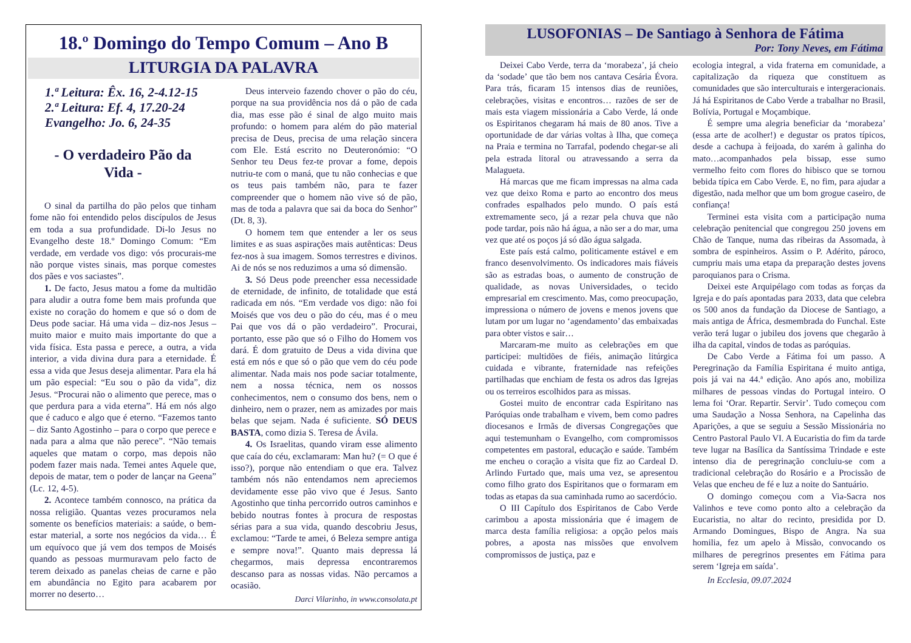18.º Domingo do Tempo Comum – Ano B
LITURGIA DA PALAVRA
1.ª Leitura: Êx. 16, 2-4.12-15
2.ª Leitura: Ef. 4, 17.20-24
Evangelho: Jo. 6, 24-35
- O verdadeiro Pão da
Vida -
O sinal da partilha do pão pelos que tinham fome não foi entendido pelos discípulos de Jesus em toda a sua profundidade. Di-lo Jesus no Evangelho deste 18.º Domingo Comum: “Em verdade, em verdade vos digo: vós procurais-me não porque vistes sinais, mas porque comestes dos pães e vos saciastes”.
1. De facto, Jesus matou a fome da multidão para aludir a outra fome bem mais profunda que existe no coração do homem e que só o dom de Deus pode saciar. Há uma vida – diz-nos Jesus – muito maior e muito mais importante do que a vida física. Esta passa e perece, a outra, a vida interior, a vida divina dura para a eternidade. É essa a vida que Jesus deseja alimentar. Para ela há um pão especial: “Eu sou o pão da vida”, diz Jesus. “Procurai não o alimento que perece, mas o que perdura para a vida eterna”. Há em nós algo que é caduco e algo que é eterno. “Fazemos tanto – diz Santo Agostinho – para o corpo que perece e nada para a alma que não perece”. “Não temais aqueles que matam o corpo, mas depois não podem fazer mais nada. Temei antes Aquele que, depois de matar, tem o poder de lançar na Geena” (Lc. 12, 4-5).
2. Acontece também connosco, na prática da nossa religião. Quantas vezes procuramos nela somente os benefícios materiais: a saúde, o bem-estar material, a sorte nos negócios da vida… É um equívoco que já vem dos tempos de Moisés quando as pessoas murmuravam pelo facto de terem deixado as panelas cheias de carne e pão em abundância no Egito para acabarem por morrer no deserto…
Deus interveio fazendo chover o pão do céu, porque na sua providência nos dá o pão de cada dia, mas esse pão é sinal de algo muito mais profundo: o homem para além do pão material precisa de Deus, precisa de uma relação sincera com Ele. Está escrito no Deuteronómio: “O Senhor teu Deus fez-te provar a fome, depois nutriu-te com o maná, que tu não conhecias e que os teus pais também não, para te fazer compreender que o homem não vive só de pão, mas de toda a palavra que sai da boca do Senhor” (Dt. 8, 3).
O homem tem que entender a ler os seus limites e as suas aspirações mais autênticas: Deus fez-nos à sua imagem. Somos terrestres e divinos. Ai de nós se nos reduzimos a uma só dimensão.
3. Só Deus pode preencher essa necessidade de eternidade, de infinito, de totalidade que está radicada em nós. “Em verdade vos digo: não foi Moisés que vos deu o pão do céu, mas é o meu Pai que vos dá o pão verdadeiro”. Procurai, portanto, esse pão que só o Filho do Homem vos dará. É dom gratuito de Deus a vida divina que está em nós e que só o pão que vem do céu pode alimentar. Nada mais nos pode saciar totalmente, nem a nossa técnica, nem os nossos conhecimentos, nem o consumo dos bens, nem o dinheiro, nem o prazer, nem as amizades por mais belas que sejam. Nada é suficiente. SÓ DEUS BASTA, como dizia S. Teresa de Ávila.
4. Os Israelitas, quando viram esse alimento que caía do céu, exclamaram: Man hu? (= O que é isso?), porque não entendiam o que era. Talvez também nós não entendamos nem apreciemos devidamente esse pão vivo que é Jesus. Santo Agostinho que tinha percorrido outros caminhos e bebido noutras fontes à procura de respostas sérias para a sua vida, quando descobriu Jesus, exclamou: “Tarde te amei, ó Beleza sempre antiga e sempre nova!”. Quanto mais depressa lá chegarmos, mais depressa encontraremos descanso para as nossas vidas. Não percamos a ocasião.
Darci Vilarinho, in www.consolata.pt
LUSOFONIAS – De Santiago à Senhora de Fátima
Por: Tony Neves, em Fátima
Deixei Cabo Verde, terra da ‘morabeza’, já cheio da ‘sodade’ que tão bem nos cantava Cesária Évora. Para trás, ficaram 15 intensos dias de reuniões, celebrações, visitas e encontros… razões de ser de mais esta viagem missionária a Cabo Verde, lá onde os Espiritanos chegaram há mais de 80 anos. Tive a oportunidade de dar várias voltas à Ilha, que começa na Praia e termina no Tarrafal, podendo chegar-se ali pela estrada litoral ou atravessando a serra da Malagueta.
Há marcas que me ficam impressas na alma cada vez que deixo Roma e parto ao encontro dos meus confrades espalhados pelo mundo. O país está extremamente seco, já a rezar pela chuva que não pode tardar, pois não há água, a não ser a do mar, uma vez que até os poços já só dão água salgada.
Este país está calmo, politicamente estável e em franco desenvolvimento. Os indicadores mais fiáveis são as estradas boas, o aumento de construção de qualidade, as novas Universidades, o tecido empresarial em crescimento. Mas, como preocupação, impressiona o número de jovens e menos jovens que lutam por um lugar no ‘agendamento’ das embaixadas para obter vistos e sair…
Marcaram-me muito as celebrações em que participei: multidões de fiéis, animação litúrgica cuidada e vibrante, fraternidade nas refeições partilhadas que enchiam de festa os adros das Igrejas ou os terreiros escolhidos para as missas.
Gostei muito de encontrar cada Espiritano nas Paróquias onde trabalham e vivem, bem como padres diocesanos e Irmãs de diversas Congregações que aqui testemunham o Evangelho, com compromissos competentes em pastoral, educação e saúde. Também me encheu o coração a visita que fiz ao Cardeal D. Arlindo Furtado que, mais uma vez, se apresentou como filho grato dos Espiritanos que o formaram em todas as etapas da sua caminhada rumo ao sacerdócio.
O III Capítulo dos Espiritanos de Cabo Verde carimbou a aposta missionária que é imagem de marca desta família religiosa: a opção pelos mais pobres, a aposta nas missões que envolvem compromissos de justiça, paz e
ecologia integral, a vida fraterna em comunidade, a capitalização da riqueza que constituem as comunidades que são interculturais e intergeracionais. Já há Espiritanos de Cabo Verde a trabalhar no Brasil, Bolívia, Portugal e Moçambique.
É sempre uma alegria beneficiar da ‘morabeza’ (essa arte de acolher!) e degustar os pratos típicos, desde a cachupa à feijoada, do xarém à galinha do mato…acompanhados pela bissap, esse sumo vermelho feito com flores do hibisco que se tornou bebida típica em Cabo Verde. E, no fim, para ajudar a digestão, nada melhor que um bom grogue caseiro, de confiança!
Terminei esta visita com a participação numa celebração penitencial que congregou 250 jovens em Chão de Tanque, numa das ribeiras da Assomada, à sombra de espinheiros. Assim o P. Adérito, pároco, cumpriu mais uma etapa da preparação destes jovens paroquianos para o Crisma.
Deixei este Arquipélago com todas as forças da Igreja e do país apontadas para 2033, data que celebra os 500 anos da fundação da Diocese de Santiago, a mais antiga de África, desmembrada do Funchal. Este verão terá lugar o jubileu dos jovens que chegarão à ilha da capital, vindos de todas as paróquias.
De Cabo Verde a Fátima foi um passo. A Peregrinação da Família Espiritana é muito antiga, pois já vai na 44.ª edição. Ano após ano, mobiliza milhares de pessoas vindas do Portugal inteiro. O lema foi ‘Orar. Repartir. Servir’. Tudo começou com uma Saudação a Nossa Senhora, na Capelinha das Aparições, a que se seguiu a Sessão Missionária no Centro Pastoral Paulo VI. A Eucaristia do fim da tarde teve lugar na Basílica da Santíssima Trindade e este intenso dia de peregrinação concluiu-se com a tradicional celebração do Rosário e a Procissão de Velas que encheu de fé e luz a noite do Santuário.
O domingo começou com a Via-Sacra nos Valinhos e teve como ponto alto a celebração da Eucaristia, no altar do recinto, presidida por D. Armando Domingues, Bispo de Angra. Na sua homilia, fez um apelo à Missão, convocando os milhares de peregrinos presentes em Fátima para serem ‘Igreja em saída’.
In Ecclesia, 09.07.2024